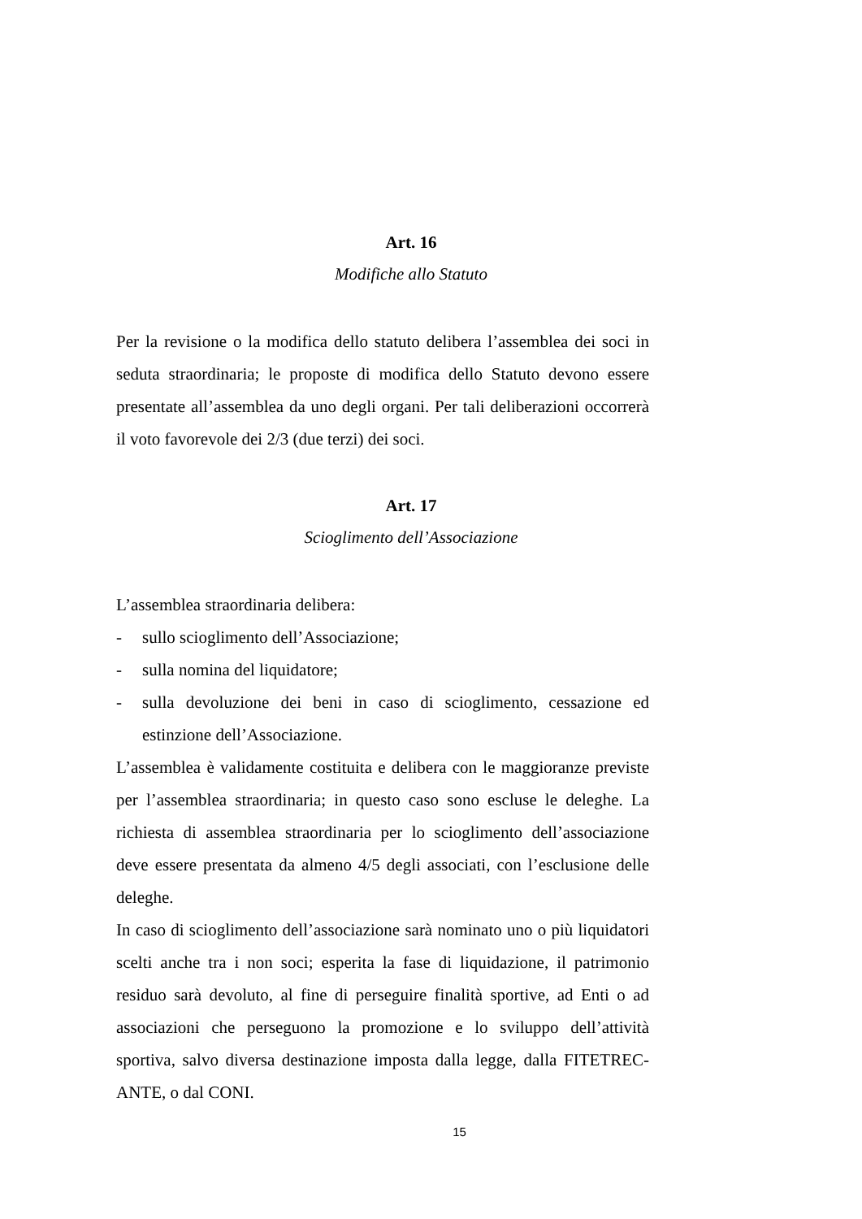Art. 16
Modifiche allo Statuto
Per la revisione o la modifica dello statuto delibera l’assemblea dei soci in seduta straordinaria; le proposte di modifica dello Statuto devono essere presentate all’assemblea da uno degli organi. Per tali deliberazioni occorrerà il voto favorevole dei 2/3 (due terzi) dei soci.
Art. 17
Scioglimento dell’Associazione
L’assemblea straordinaria delibera:
- sullo scioglimento dell’Associazione;
- sulla nomina del liquidatore;
- sulla devoluzione dei beni in caso di scioglimento, cessazione ed estinzione dell’Associazione.
L’assemblea è validamente costituita e delibera con le maggioranze previste per l’assemblea straordinaria; in questo caso sono escluse le deleghe. La richiesta di assemblea straordinaria per lo scioglimento dell’associazione deve essere presentata da almeno 4/5 degli associati, con l’esclusione delle deleghe.
In caso di scioglimento dell’associazione sarà nominato uno o più liquidatori scelti anche tra i non soci; esperita la fase di liquidazione, il patrimonio residuo sarà devoluto, al fine di perseguire finalità sportive, ad Enti o ad associazioni che perseguono la promozione e lo sviluppo dell’attività sportiva, salvo diversa destinazione imposta dalla legge, dalla FITETREC-ANTE, o dal CONI.
15